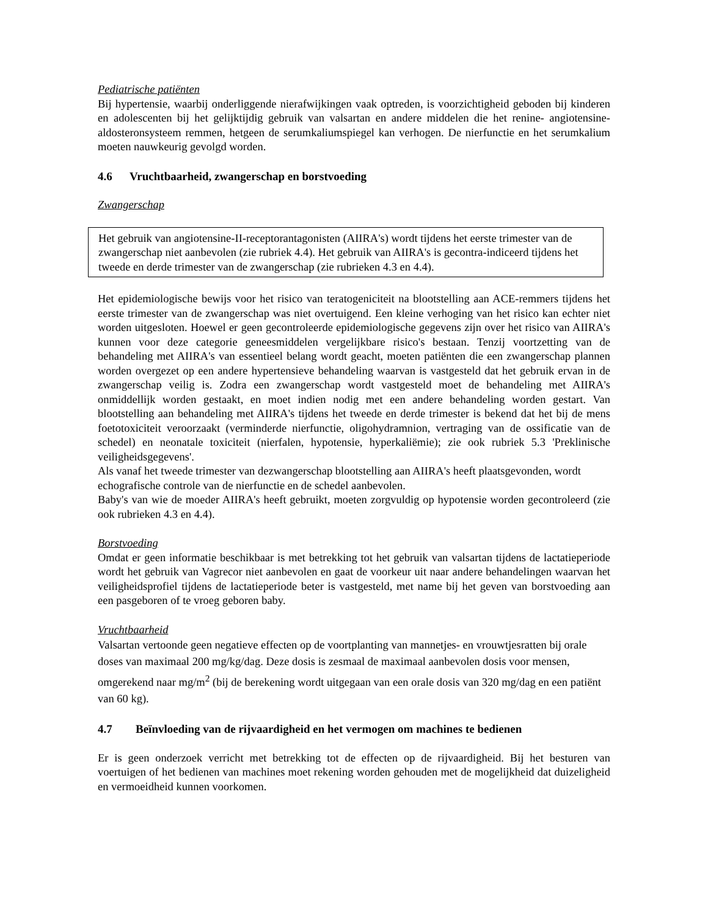Pediatrische patiënten
Bij hypertensie, waarbij onderliggende nierafwijkingen vaak optreden, is voorzichtigheid geboden bij kinderen en adolescenten bij het gelijktijdig gebruik van valsartan en andere middelen die het renine- angiotensine-aldosteronsysteem remmen, hetgeen de serumkaliumspiegel kan verhogen. De nierfunctie en het serumkalium moeten nauwkeurig gevolgd worden.
4.6 Vruchtbaarheid, zwangerschap en borstvoeding
Zwangerschap
Het gebruik van angiotensine-II-receptorantagonisten (AIIRA's) wordt tijdens het eerste trimester van de zwangerschap niet aanbevolen (zie rubriek 4.4). Het gebruik van AIIRA's is gecontra-indiceerd tijdens het tweede en derde trimester van de zwangerschap (zie rubrieken 4.3 en 4.4).
Het epidemiologische bewijs voor het risico van teratogeniciteit na blootstelling aan ACE-remmers tijdens het eerste trimester van de zwangerschap was niet overtuigend. Een kleine verhoging van het risico kan echter niet worden uitgesloten. Hoewel er geen gecontroleerde epidemiologische gegevens zijn over het risico van AIIRA's kunnen voor deze categorie geneesmiddelen vergelijkbare risico's bestaan. Tenzij voortzetting van de behandeling met AIIRA's van essentieel belang wordt geacht, moeten patiënten die een zwangerschap plannen worden overgezet op een andere hypertensieve behandeling waarvan is vastgesteld dat het gebruik ervan in de zwangerschap veilig is. Zodra een zwangerschap wordt vastgesteld moet de behandeling met AIIRA's onmiddellijk worden gestaakt, en moet indien nodig met een andere behandeling worden gestart. Van blootstelling aan behandeling met AIIRA's tijdens het tweede en derde trimester is bekend dat het bij de mens foetotoxiciteit veroorzaakt (verminderde nierfunctie, oligohydramnion, vertraging van de ossificatie van de schedel) en neonatale toxiciteit (nierfalen, hypotensie, hyperkaliëmie); zie ook rubriek 5.3 'Preklinische veiligheidsgegevens'.
Als vanaf het tweede trimester van dezwangerschap blootstelling aan AIIRA's heeft plaatsgevonden, wordt echografische controle van de nierfunctie en de schedel aanbevolen.
Baby's van wie de moeder AIIRA's heeft gebruikt, moeten zorgvuldig op hypotensie worden gecontroleerd (zie ook rubrieken 4.3 en 4.4).
Borstvoeding
Omdat er geen informatie beschikbaar is met betrekking tot het gebruik van valsartan tijdens de lactatieperiode wordt het gebruik van Vagrecor niet aanbevolen en gaat de voorkeur uit naar andere behandelingen waarvan het veiligheidsprofiel tijdens de lactatieperiode beter is vastgesteld, met name bij het geven van borstvoeding aan een pasgeboren of te vroeg geboren baby.
Vruchtbaarheid
Valsartan vertoonde geen negatieve effecten op de voortplanting van mannetjes- en vrouwtjesratten bij orale doses van maximaal 200 mg/kg/dag. Deze dosis is zesmaal de maximaal aanbevolen dosis voor mensen, omgerekend naar mg/m<sup>2</sup> (bij de berekening wordt uitgegaan van een orale dosis van 320 mg/dag en een patiënt van 60 kg).
4.7 Beïnvloeding van de rijvaardigheid en het vermogen om machines te bedienen
Er is geen onderzoek verricht met betrekking tot de effecten op de rijvaardigheid. Bij het besturen van voertuigen of het bedienen van machines moet rekening worden gehouden met de mogelijkheid dat duizeligheid en vermoeidheid kunnen voorkomen.